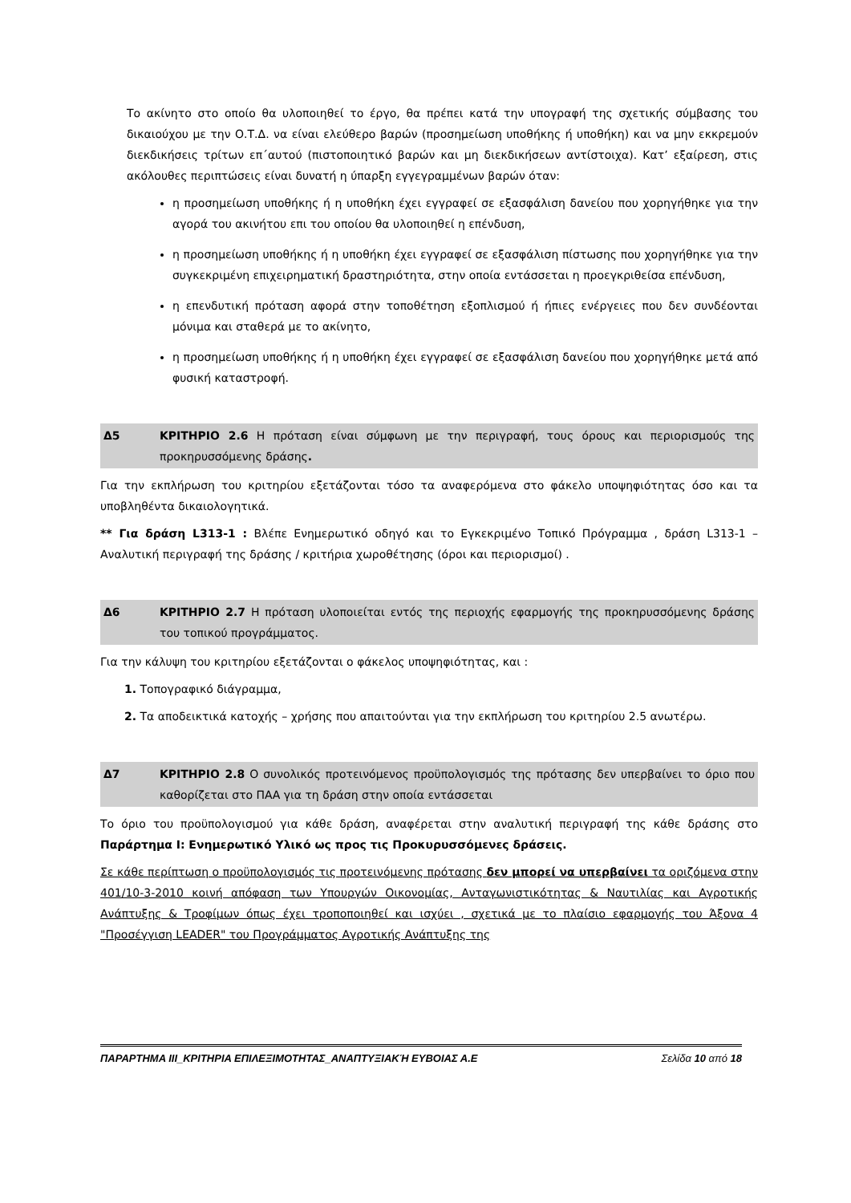Το ακίνητο στο οποίο θα υλοποιηθεί το έργο, θα πρέπει κατά την υπογραφή της σχετικής σύμβασης του δικαιούχου με την Ο.Τ.Δ. να είναι ελεύθερο βαρών (προσημείωση υποθήκης ή υποθήκη) και να μην εκκρεμούν διεκδικήσεις τρίτων επ΄αυτού (πιστοποιητικό βαρών και μη διεκδικήσεων αντίστοιχα). Κατ’ εξαίρεση, στις ακόλουθες περιπτώσεις είναι δυνατή η ύπαρξη εγγεγραμμένων βαρών όταν:
η προσημείωση υποθήκης ή η υποθήκη έχει εγγραφεί σε εξασφάλιση δανείου που χορηγήθηκε για την αγορά του ακινήτου επι του οποίου θα υλοποιηθεί η επένδυση,
η προσημείωση υποθήκης ή η υποθήκη έχει εγγραφεί σε εξασφάλιση πίστωσης που χορηγήθηκε για την συγκεκριμένη επιχειρηματική δραστηριότητα, στην οποία εντάσσεται η προεγκριθείσα επένδυση,
η επενδυτική πρόταση αφορά στην τοποθέτηση εξοπλισμού ή ήπιες ενέργειες που δεν συνδέονται μόνιμα και σταθερά με το ακίνητο,
η προσημείωση υποθήκης ή η υποθήκη έχει εγγραφεί σε εξασφάλιση δανείου που χορηγήθηκε μετά από φυσική καταστροφή.
Δ5 ΚΡΙΤΗΡΙΟ 2.6 Η πρόταση είναι σύμφωνη με την περιγραφή, τους όρους και περιορισμούς της προκηρυσσόμενης δράσης.
Για την εκπλήρωση του κριτηρίου εξετάζονται τόσο τα αναφερόμενα στο φάκελο υποψηφιότητας όσο και τα υποβληθέντα δικαιολογητικά.
** Για δράση L313-1 : Βλέπε Ενημερωτικό οδηγό και το Εγκεκριμένο Τοπικό Πρόγραμμα , δράση L313-1 – Αναλυτική περιγραφή της δράσης / κριτήρια χωροθέτησης (όροι και περιορισμοί) .
Δ6 ΚΡΙΤΗΡΙΟ 2.7 Η πρόταση υλοποιείται εντός της περιοχής εφαρμογής της προκηρυσσόμενης δράσης του τοπικού προγράμματος.
Για την κάλυψη του κριτηρίου εξετάζονται ο φάκελος υποψηφιότητας, και :
1. Τοπογραφικό διάγραμμα,
2. Τα αποδεικτικά κατοχής – χρήσης που απαιτούνται για την εκπλήρωση του κριτηρίου 2.5 ανωτέρω.
Δ7 ΚΡΙΤΗΡΙΟ 2.8 Ο συνολικός προτεινόμενος προϋπολογισμός της πρότασης δεν υπερβαίνει το όριο που καθορίζεται στο ΠΑΑ για τη δράση στην οποία εντάσσεται
Το όριο του προϋπολογισμού για κάθε δράση, αναφέρεται στην αναλυτική περιγραφή της κάθε δράσης στο Παράρτημα Ι: Ενημερωτικό Υλικό ως προς τις Προκυρυσσόμενες δράσεις.
Σε κάθε περίπτωση ο προϋπολογισμός τις προτεινόμενης πρότασης δεν μπορεί να υπερβαίνει τα οριζόμενα στην 401/10-3-2010 κοινή απόφαση των Υπουργών Οικονομίας, Ανταγωνιστικότητας & Ναυτιλίας και Αγροτικής Ανάπτυξης & Τροφίμων όπως έχει τροποποιηθεί και ισχύει , σχετικά με το πλαίσιο εφαρμογής του Άξονα 4 "Προσέγγιση LEADER" του Προγράμματος Αγροτικής Ανάπτυξης της
ΠΑΡΑΡΤΗΜΑ ΙΙΙ_ΚΡΙΤΗΡΙΑ ΕΠΙΛΕΞΙΜΟΤΗΤΑΣ_ΑΝΑΠΤΥΞΙΑΚΉ ΕΥΒΟΙΑΣ Α.Ε Σελίδα 10 από 18